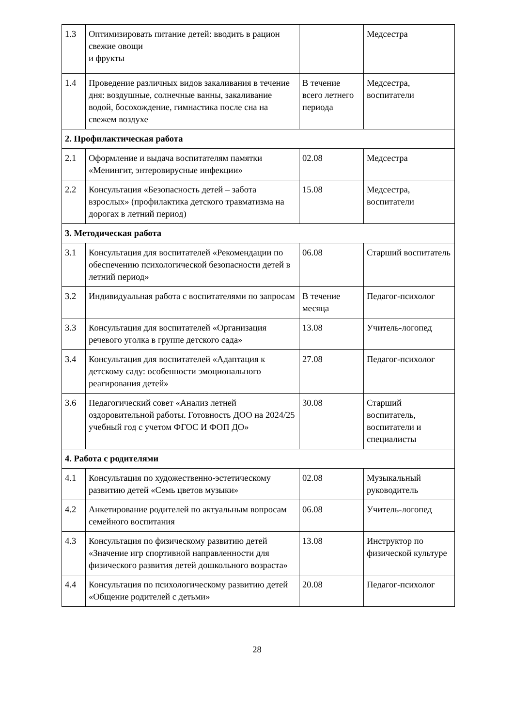| 1.3 | Оптимизировать питание детей: вводить в рацион свежие овощи и фрукты | | Медсестра |
| 1.4 | Проведение различных видов закаливания в течение дня: воздушные, солнечные ванны, закаливание водой, босохождение, гимнастика после сна на свежем воздухе | В течение всего летнего периода | Медсестра, воспитатели |
| 2. Профилактическая работа | | | |
| 2.1 | Оформление и выдача воспитателям памятки «Менингит, энтеровирусные инфекции» | 02.08 | Медсестра |
| 2.2 | Консультация «Безопасность детей – забота взрослых» (профилактика детского травматизма на дорогах в летний период) | 15.08 | Медсестра, воспитатели |
| 3. Методическая работа | | | |
| 3.1 | Консультация для воспитателей «Рекомендации по обеспечению психологической безопасности детей в летний период» | 06.08 | Старший воспитатель |
| 3.2 | Индивидуальная работа с воспитателями по запросам | В течение месяца | Педагог-психолог |
| 3.3 | Консультация для воспитателей «Организация речевого уголка в группе детского сада» | 13.08 | Учитель-логопед |
| 3.4 | Консультация для воспитателей «Адаптация к детскому саду: особенности эмоционального реагирования детей» | 27.08 | Педагог-психолог |
| 3.6 | Педагогический совет «Анализ летней оздоровительной работы. Готовность ДОО на 2024/25 учебный год с учетом ФГОС И ФОП ДО» | 30.08 | Старший воспитатель, воспитатели и специалисты |
| 4. Работа с родителями | | | |
| 4.1 | Консультация по художественно-эстетическому развитию детей «Семь цветов музыки» | 02.08 | Музыкальный руководитель |
| 4.2 | Анкетирование родителей по актуальным вопросам семейного воспитания | 06.08 | Учитель-логопед |
| 4.3 | Консультация по физическому развитию детей «Значение игр спортивной направленности для физического развития детей дошкольного возраста» | 13.08 | Инструктор по физической культуре |
| 4.4 | Консультация по психологическому развитию детей «Общение родителей с детьми» | 20.08 | Педагог-психолог |
28